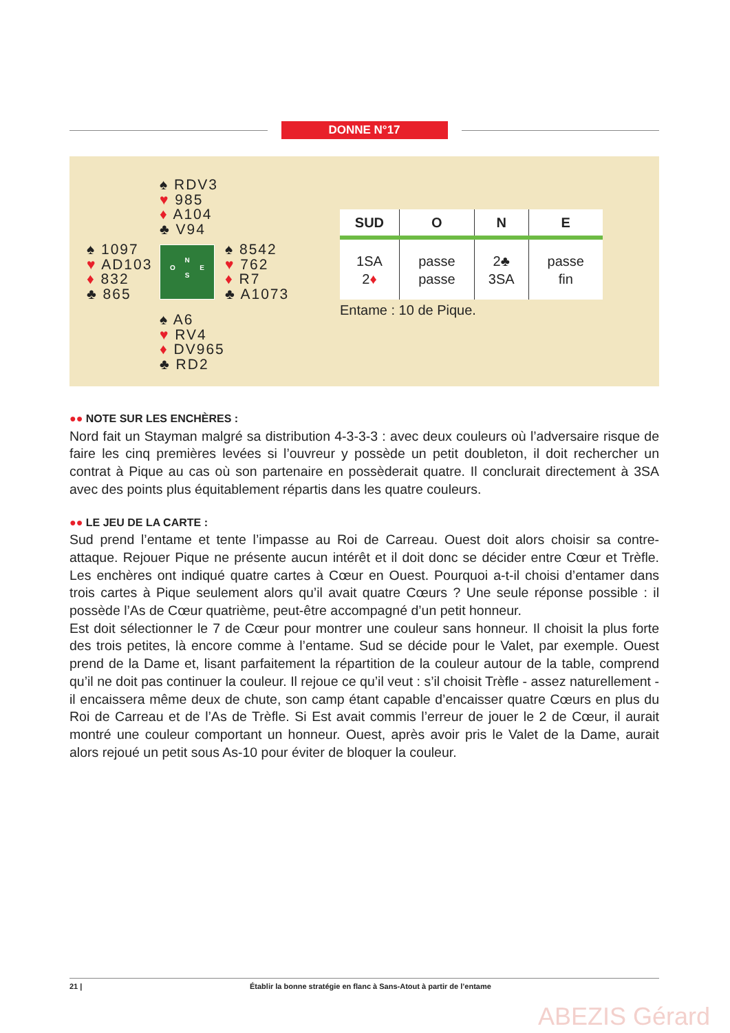DONNE N°17
♠ RDV3
♥ 985
♦ A104
♣ V94
♠ 1097
♥ AD103
♦ 832
♣ 865
N
O E
S
♠ 8542
♥ 762
♦ R7
♣ A1073
♠ A6
♥ RV4
♦ DV965
♣ RD2
| SUD | O | N | E |
| --- | --- | --- | --- |
| 1SA 2 ♦ | passe passe | 2♣ 3SA | passe fin |
Entame : 10 de Pique.
●● NOTE SUR LES ENCHÈRES :
Nord fait un Stayman malgré sa distribution 4-3-3-3 : avec deux couleurs où l’adversaire risque de faire les cinq premières levées si l’ouvreur y possède un petit doubleton, il doit rechercher un contrat à Pique au cas où son partenaire en possèderait quatre. Il conclurait directement à 3SA avec des points plus équitablement répartis dans les quatre couleurs.
●● LE JEU DE LA CARTE :
Sud prend l’entame et tente l’impasse au Roi de Carreau. Ouest doit alors choisir sa contre-attaque. Rejouer Pique ne présente aucun intérêt et il doit donc se décider entre Cœur et Trèfle. Les enchères ont indiqué quatre cartes à Cœur en Ouest. Pourquoi a-t-il choisi d’entamer dans trois cartes à Pique seulement alors qu’il avait quatre Cœurs ? Une seule réponse possible : il possède l’As de Cœur quatrième, peut-être accompagné d’un petit honneur.
Est doit sélectionner le 7 de Cœur pour montrer une couleur sans honneur. Il choisit la plus forte des trois petites, là encore comme à l’entame. Sud se décide pour le Valet, par exemple. Ouest prend de la Dame et, lisant parfaitement la répartition de la couleur autour de la table, comprend qu’il ne doit pas continuer la couleur. Il rejoue ce qu’il veut : s’il choisit Trèfle - assez naturellement - il encaissera même deux de chute, son camp étant capable d’encaisser quatre Cœurs en plus du Roi de Carreau et de l’As de Trèfle. Si Est avait commis l’erreur de jouer le 2 de Cœur, il aurait montré une couleur comportant un honneur. Ouest, après avoir pris le Valet de la Dame, aurait alors rejoué un petit sous As-10 pour éviter de bloquer la couleur.
21 | Établir la bonne stratégie en flanc à Sans-Atout à partir de l’entame
ABEZIS Gérard